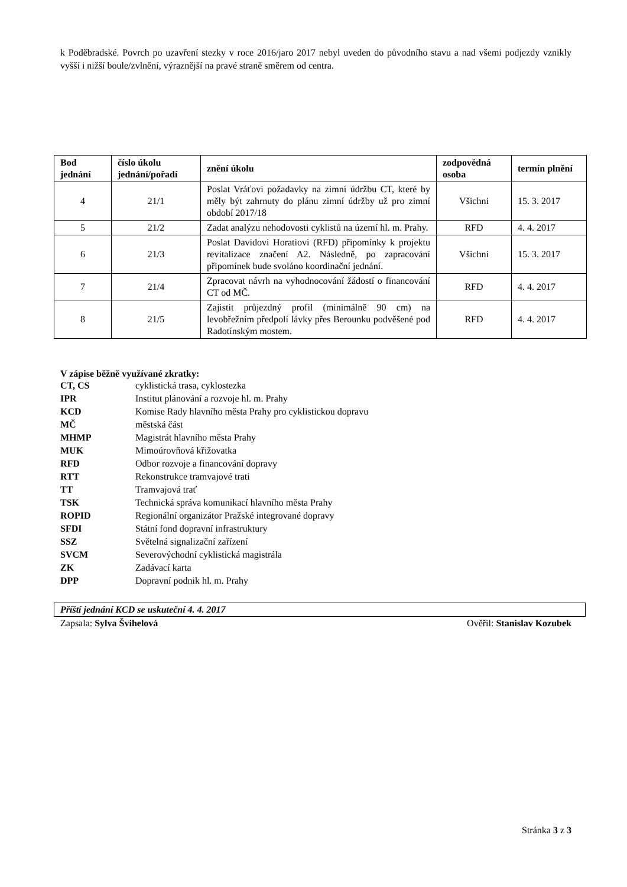k Poděbradské. Povrch po uzavření stezky v roce 2016/jaro 2017 nebyl uveden do původního stavu a nad všemi podjezdy vznikly vyšší i nižší boule/zvlnění, výraznější na pravé straně směrem od centra.
| Bod jednání | číslo úkolu jednání/pořadí | znění úkolu | zodpovědná osoba | termín plnění |
| --- | --- | --- | --- | --- |
| 4 | 21/1 | Poslat Vráťovi požadavky na zimní údržbu CT, které by měly být zahrnuty do plánu zimní údržby už pro zimní období 2017/18 | Všichni | 15. 3. 2017 |
| 5 | 21/2 | Zadat analýzu nehodovosti cyklistů na území hl. m. Prahy. | RFD | 4. 4. 2017 |
| 6 | 21/3 | Poslat Davidovi Horatiovi (RFD) připomínky k projektu revitalizace značení A2. Následně, po zapracování připomínek bude svoláno koordinační jednání. | Všichni | 15. 3. 2017 |
| 7 | 21/4 | Zpracovat návrh na vyhodnocování žádostí o financování CT od MČ. | RFD | 4. 4. 2017 |
| 8 | 21/5 | Zajistit průjezdný profil (minimálně 90 cm) na levobřežním předpolí lávky přes Berounku podvěšené pod Radotínským mostem. | RFD | 4. 4. 2017 |
V zápise běžně využívané zkratky:
| CT, CS | cyklistická trasa, cyklostezka |
| IPR | Institut plánování a rozvoje hl. m. Prahy |
| KCD | Komise Rady hlavního města Prahy pro cyklistickou dopravu |
| MČ | městská část |
| MHMP | Magistrát hlavního města Prahy |
| MUK | Mimoúrovňová křižovatka |
| RFD | Odbor rozvoje a financování dopravy |
| RTT | Rekonstrukce tramvajové trati |
| TT | Tramvajová trať |
| TSK | Technická správa komunikací hlavního města Prahy |
| ROPID | Regionální organizátor Pražské integrované dopravy |
| SFDI | Státní fond dopravní infrastruktury |
| SSZ | Světelná signalizační zařízení |
| SVCM | Severovýchodní cyklistická magistrála |
| ZK | Zadávací karta |
| DPP | Dopravní podnik hl. m. Prahy |
Příští jednání KCD se uskuteční 4. 4. 2017
Zapsala: Sylva Švihelová Ověřil: Stanislav Kozubek
Stránka 3 z 3